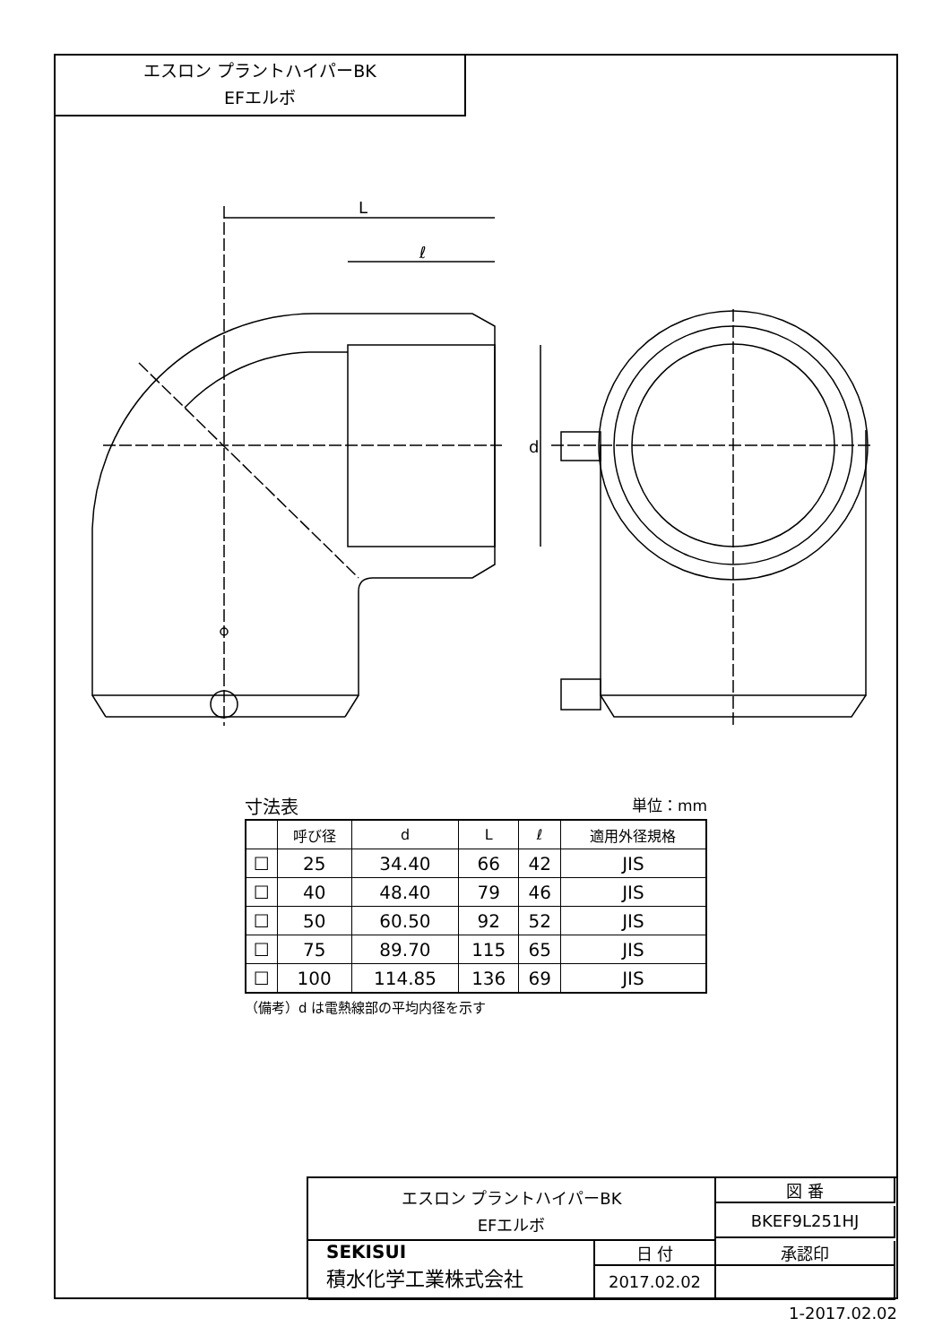エスロン プラントハイパーBK
EFエルボ
L
ℓ
d
寸法表 単位：mm
| | 呼び径 | d | L | ℓ | 適用外径規格 |
| --- | --- | --- | --- | --- | --- |
| ☐ | 25 | 34.40 | 66 | 42 | JIS |
| ☐ | 40 | 48.40 | 79 | 46 | JIS |
| ☐ | 50 | 60.50 | 92 | 52 | JIS |
| ☐ | 75 | 89.70 | 115 | 65 | JIS |
| ☐ | 100 | 114.85 | 136 | 69 | JIS |
（備考）d は電熱線部の平均内径を示す
エスロン プラントハイパーBK
EFエルボ
図 番
BKEF9L251HJ
SEKISUI
積水化学工業株式会社
日 付
2017.02.02
承認印
1-2017.02.02